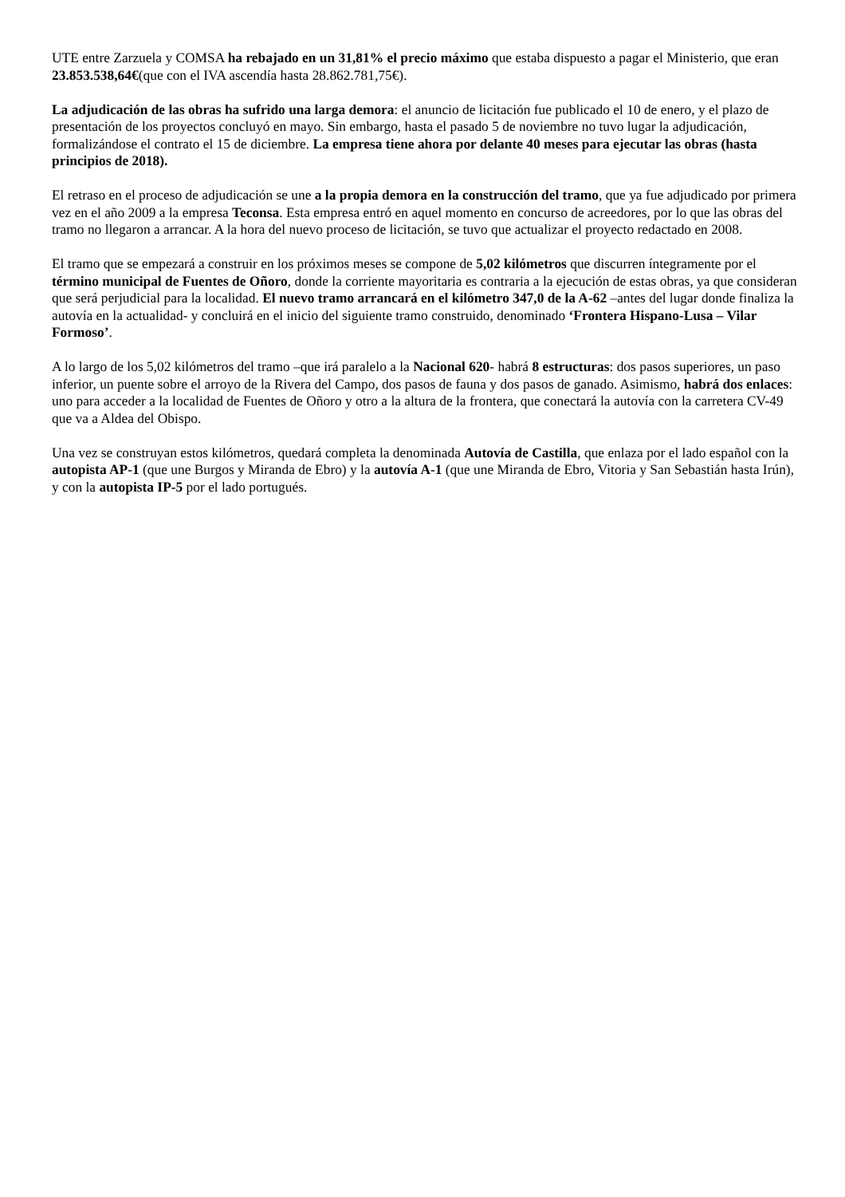UTE entre Zarzuela y COMSA ha rebajado en un 31,81% el precio máximo que estaba dispuesto a pagar el Ministerio, que eran 23.853.538,64€(que con el IVA ascendía hasta 28.862.781,75€).
La adjudicación de las obras ha sufrido una larga demora: el anuncio de licitación fue publicado el 10 de enero, y el plazo de presentación de los proyectos concluyó en mayo. Sin embargo, hasta el pasado 5 de noviembre no tuvo lugar la adjudicación, formalizándose el contrato el 15 de diciembre. La empresa tiene ahora por delante 40 meses para ejecutar las obras (hasta principios de 2018).
El retraso en el proceso de adjudicación se une a la propia demora en la construcción del tramo, que ya fue adjudicado por primera vez en el año 2009 a la empresa Teconsa. Esta empresa entró en aquel momento en concurso de acreedores, por lo que las obras del tramo no llegaron a arrancar. A la hora del nuevo proceso de licitación, se tuvo que actualizar el proyecto redactado en 2008.
El tramo que se empezará a construir en los próximos meses se compone de 5,02 kilómetros que discurren íntegramente por el término municipal de Fuentes de Oñoro, donde la corriente mayoritaria es contraria a la ejecución de estas obras, ya que consideran que será perjudicial para la localidad. El nuevo tramo arrancará en el kilómetro 347,0 de la A-62 –antes del lugar donde finaliza la autovía en la actualidad- y concluirá en el inicio del siguiente tramo construido, denominado ‘Frontera Hispano-Lusa – Vilar Formoso’.
A lo largo de los 5,02 kilómetros del tramo –que irá paralelo a la Nacional 620- habrá 8 estructuras: dos pasos superiores, un paso inferior, un puente sobre el arroyo de la Rivera del Campo, dos pasos de fauna y dos pasos de ganado. Asimismo, habrá dos enlaces: uno para acceder a la localidad de Fuentes de Oñoro y otro a la altura de la frontera, que conectará la autovía con la carretera CV-49 que va a Aldea del Obispo.
Una vez se construyan estos kilómetros, quedará completa la denominada Autovía de Castilla, que enlaza por el lado español con la autopista AP-1 (que une Burgos y Miranda de Ebro) y la autovía A-1 (que une Miranda de Ebro, Vitoria y San Sebastián hasta Irún), y con la autopista IP-5 por el lado portugués.